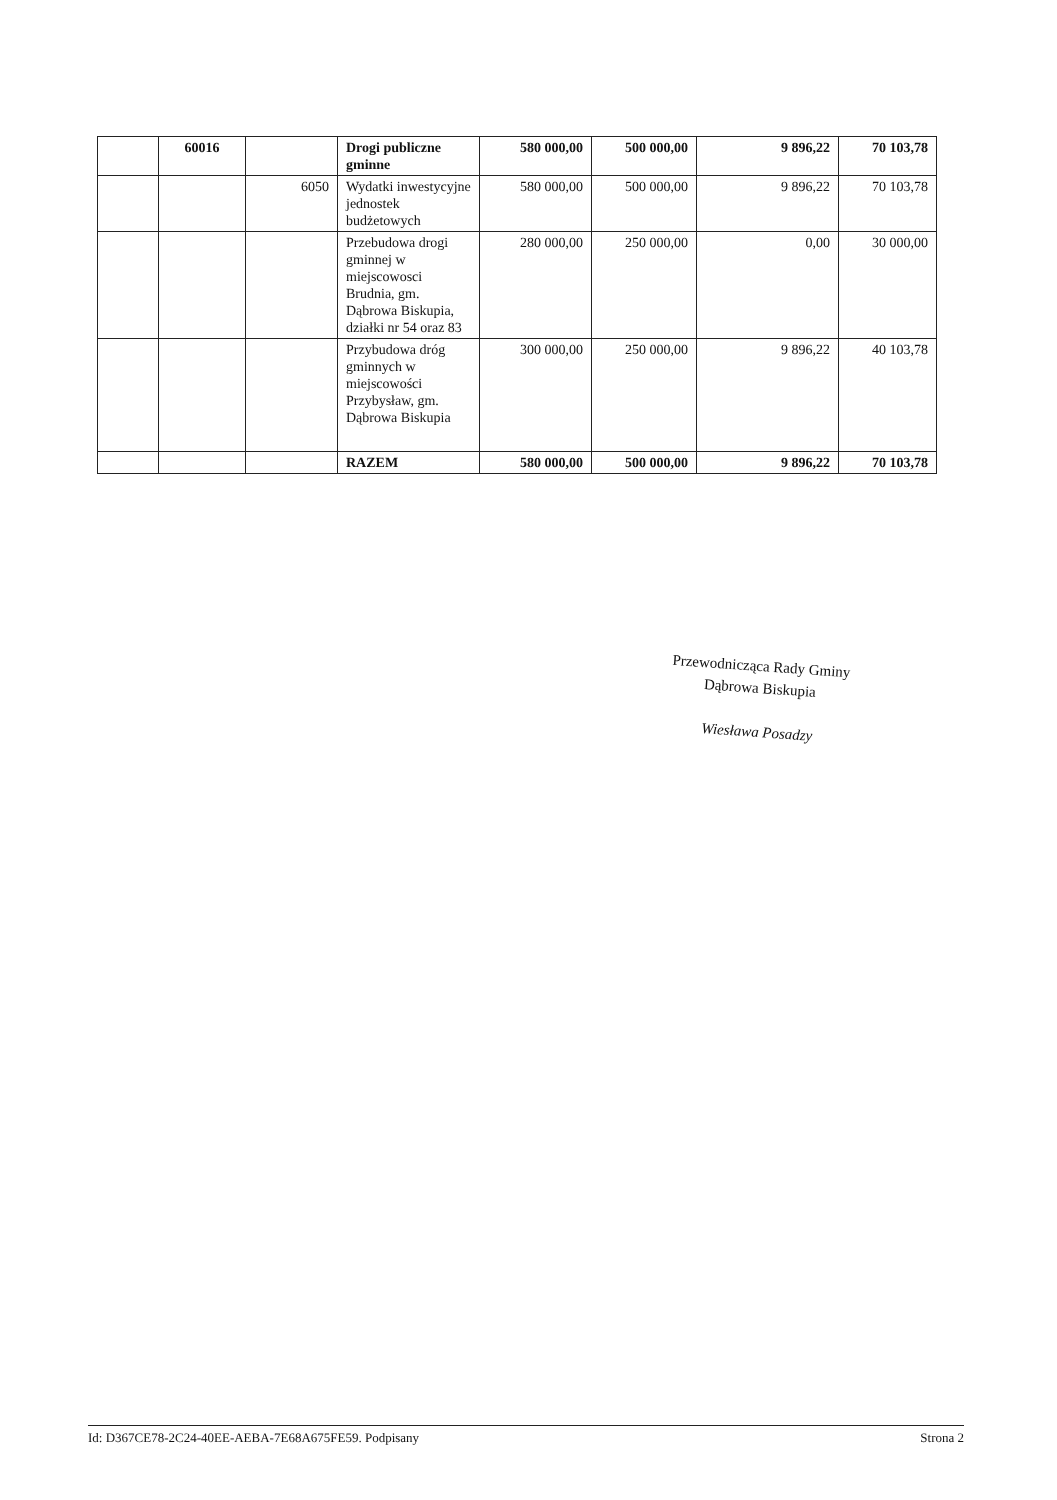| | 60016 | | Drogi publiczne gminne | 580 000,00 | 500 000,00 | 9 896,22 | 70 103,78 |
| | | 6050 | Wydatki inwestycyjne jednostek budżetowych | 580 000,00 | 500 000,00 | 9 896,22 | 70 103,78 |
| | | | Przebudowa drogi gminnej w miejscowosci Brudnia, gm. Dąbrowa Biskupia, działki nr 54 oraz 83 | 280 000,00 | 250 000,00 | 0,00 | 30 000,00 |
| | | | Przybudowa dróg gminnych w miejscowości Przybysław, gm. Dąbrowa Biskupia | 300 000,00 | 250 000,00 | 9 896,22 | 40 103,78 |
| | | | RAZEM | 580 000,00 | 500 000,00 | 9 896,22 | 70 103,78 |
Przewodnicząca Rady Gminy
Dąbrowa Biskupia
Wiesława Posadzy
Id: D367CE78-2C24-40EE-AEBA-7E68A675FE59. Podpisany Strona 2